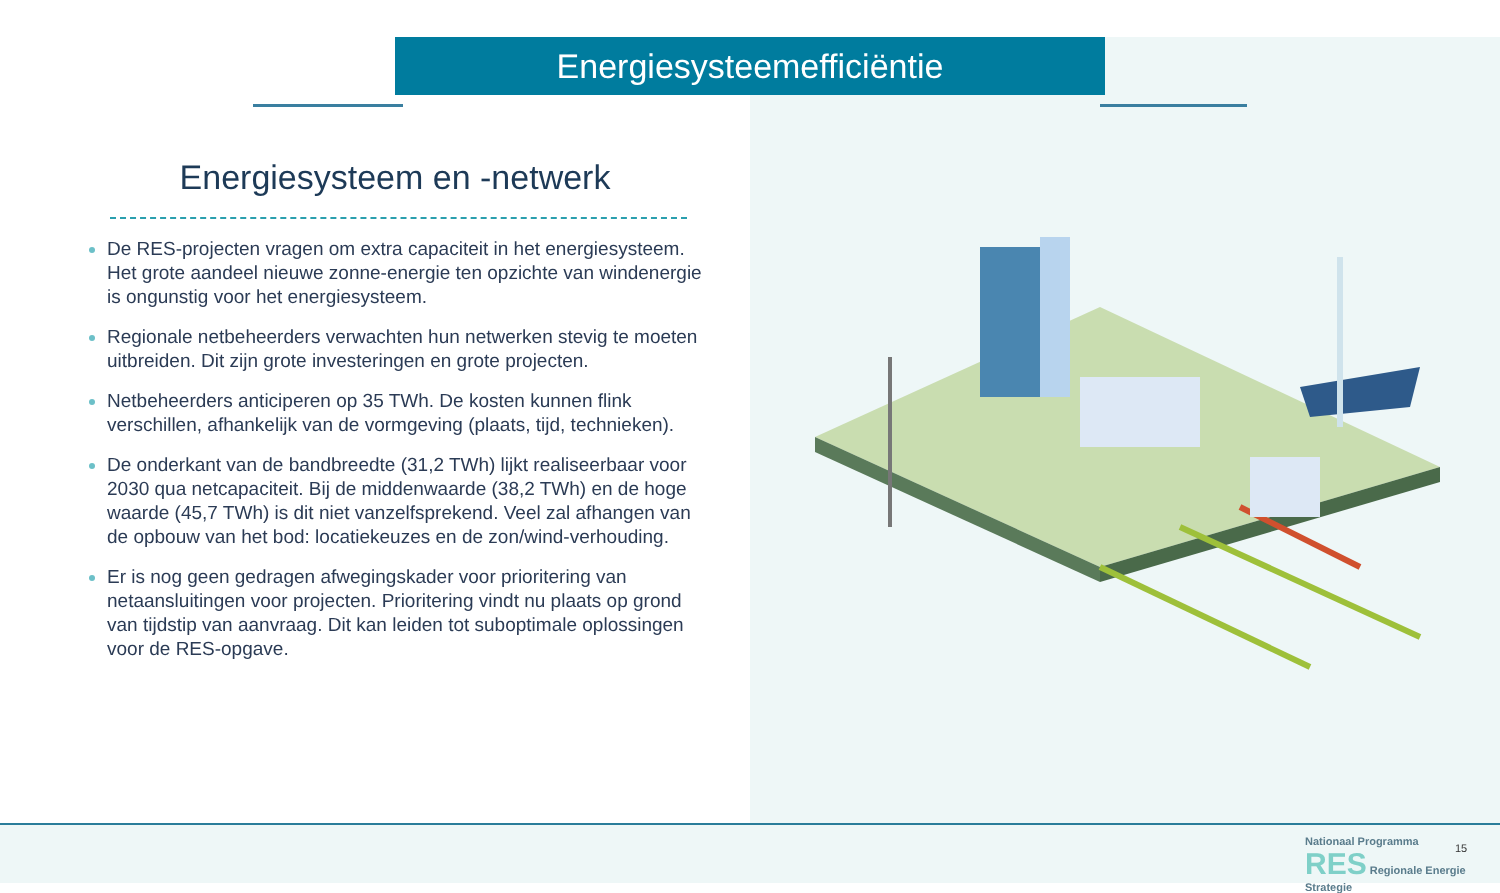Energiesysteemefficiëntie
Energiesysteem en -netwerk
De RES-projecten vragen om extra capaciteit in het energiesysteem. Het grote aandeel nieuwe zonne-energie ten opzichte van windenergie is ongunstig voor het energiesysteem.
Regionale netbeheerders verwachten hun netwerken stevig te moeten uitbreiden. Dit zijn grote investeringen en grote projecten.
Netbeheerders anticiperen op 35 TWh. De kosten kunnen flink verschillen, afhankelijk van de vormgeving (plaats, tijd, technieken).
De onderkant van de bandbreedte (31,2 TWh) lijkt realiseerbaar voor 2030 qua netcapaciteit. Bij de middenwaarde (38,2 TWh) en de hoge waarde (45,7 TWh) is dit niet vanzelfsprekend. Veel zal afhangen van de opbouw van het bod: locatiekeuzes en de zon/wind-verhouding.
Er is nog geen gedragen afwegingskader voor prioritering van netaansluitingen voor projecten. Prioritering vindt nu plaats op grond van tijdstip van aanvraag. Dit kan leiden tot suboptimale oplossingen voor de RES-opgave.
Nationaal Programma
RES Regionale Energie Strategie
15